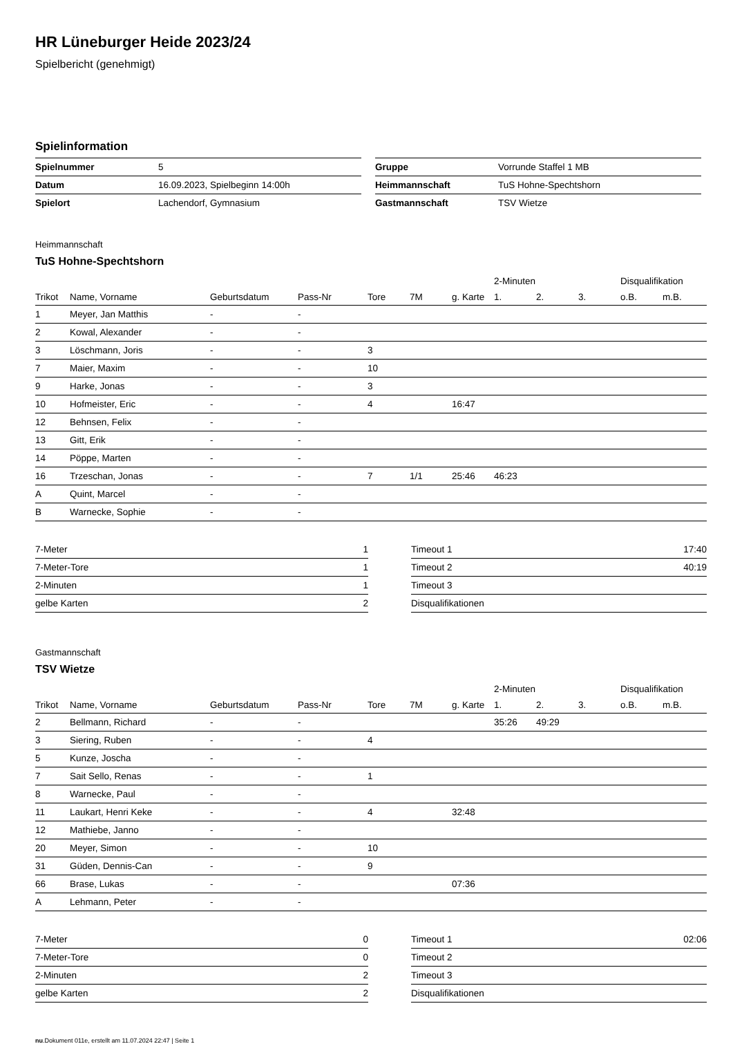HR Lüneburger Heide 2023/24
Spielbericht (genehmigt)
Spielinformation
| Spielnummer | 5 |
| Datum | 16.09.2023, Spielbeginn 14:00h |
| Spielort | Lachendorf, Gymnasium |
| Gruppe | Vorrunde Staffel 1 MB |
| Heimmannschaft | TuS Hohne-Spechtshorn |
| Gastmannschaft | TSV Wietze |
Heimmannschaft
TuS Hohne-Spechtshorn
| | | | | | | | 2-Minuten | | | Disqualifikation | |
| --- | --- | --- | --- | --- | --- | --- | --- | --- | --- | --- | --- |
| Trikot | Name, Vorname | Geburtsdatum | Pass-Nr | Tore | 7M | g. Karte | 1. | 2. | 3. | o.B. | m.B. |
| 1 | Meyer, Jan Matthis | - | - | | | | | | | | |
| 2 | Kowal, Alexander | - | - | | | | | | | | |
| 3 | Löschmann, Joris | - | - | 3 | | | | | | | |
| 7 | Maier, Maxim | - | - | 10 | | | | | | | |
| 9 | Harke, Jonas | - | - | 3 | | | | | | | |
| 10 | Hofmeister, Eric | - | - | 4 | | 16:47 | | | | | |
| 12 | Behnsen, Felix | - | - | | | | | | | | |
| 13 | Gitt, Erik | - | - | | | | | | | | |
| 14 | Pöppe, Marten | - | - | | | | | | | | |
| 16 | Trzeschan, Jonas | - | - | 7 | 1/1 | 25:46 | 46:23 | | | | |
| A | Quint, Marcel | - | - | | | | | | | | |
| B | Warnecke, Sophie | - | - | | | | | | | | |
| 7-Meter | 1 |
| 7-Meter-Tore | 1 |
| 2-Minuten | 1 |
| gelbe Karten | 2 |
| Timeout 1 | 17:40 |
| Timeout 2 | 40:19 |
| Timeout 3 | |
| Disqualifikationen | |
Gastmannschaft
TSV Wietze
| | | | | | | | 2-Minuten | | | Disqualifikation | |
| --- | --- | --- | --- | --- | --- | --- | --- | --- | --- | --- | --- |
| Trikot | Name, Vorname | Geburtsdatum | Pass-Nr | Tore | 7M | g. Karte | 1. | 2. | 3. | o.B. | m.B. |
| 2 | Bellmann, Richard | - | - | | | | 35:26 | 49:29 | | | |
| 3 | Siering, Ruben | - | - | 4 | | | | | | | |
| 5 | Kunze, Joscha | - | - | | | | | | | | |
| 7 | Sait Sello, Renas | - | - | 1 | | | | | | | |
| 8 | Warnecke, Paul | - | - | | | | | | | | |
| 11 | Laukart, Henri Keke | - | - | 4 | | 32:48 | | | | | |
| 12 | Mathiebe, Janno | - | - | | | | | | | | |
| 20 | Meyer, Simon | - | - | 10 | | | | | | | |
| 31 | Güden, Dennis-Can | - | - | 9 | | | | | | | |
| 66 | Brase, Lukas | - | - | | | 07:36 | | | | | |
| A | Lehmann, Peter | - | - | | | | | | | | |
| 7-Meter | 0 |
| 7-Meter-Tore | 0 |
| 2-Minuten | 2 |
| gelbe Karten | 2 |
| Timeout 1 | 02:06 |
| Timeout 2 | |
| Timeout 3 | |
| Disqualifikationen | |
nu.Dokument 011e, erstellt am 11.07.2024 22:47 | Seite 1